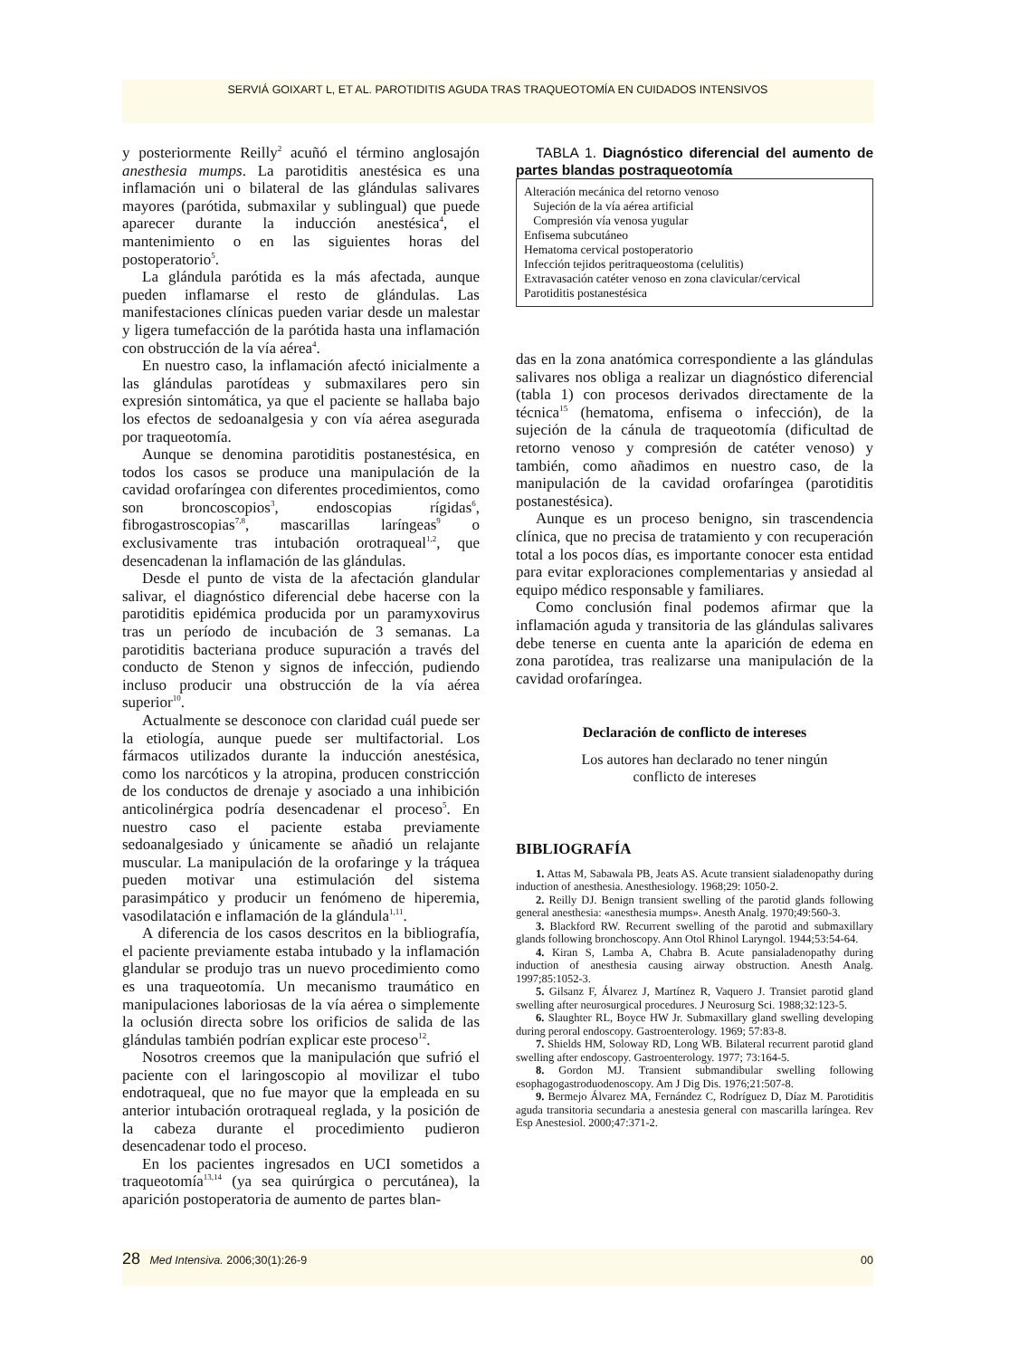SERVIÁ GOIXART L, ET AL. PAROTIDITIS AGUDA TRAS TRAQUEOTOMÍA EN CUIDADOS INTENSIVOS
y posteriormente Reilly<sup>2</sup> acuñó el término anglosajón anesthesia mumps. La parotiditis anestésica es una inflamación uni o bilateral de las glándulas salivares mayores (parótida, submaxilar y sublingual) que puede aparecer durante la inducción anestésica<sup>4</sup>, el mantenimiento o en las siguientes horas del postoperatorio<sup>5</sup>.
La glándula parótida es la más afectada, aunque pueden inflamarse el resto de glándulas. Las manifestaciones clínicas pueden variar desde un malestar y ligera tumefacción de la parótida hasta una inflamación con obstrucción de la vía aérea<sup>4</sup>.
En nuestro caso, la inflamación afectó inicialmente a las glándulas parotídeas y submaxilares pero sin expresión sintomática, ya que el paciente se hallaba bajo los efectos de sedoanalgesia y con vía aérea asegurada por traqueotomía.
Aunque se denomina parotiditis postanestésica, en todos los casos se produce una manipulación de la cavidad orofaríngea con diferentes procedimientos, como son broncoscopios<sup>3</sup>, endoscopias rígidas<sup>6</sup>, fibrogastroscopias<sup>7,8</sup>, mascarillas laríngeas<sup>9</sup> o exclusivamente tras intubación orotraqueal<sup>1,2</sup>, que desencadenan la inflamación de las glándulas.
Desde el punto de vista de la afectación glandular salivar, el diagnóstico diferencial debe hacerse con la parotiditis epidémica producida por un paramyxovirus tras un período de incubación de 3 semanas. La parotiditis bacteriana produce supuración a través del conducto de Stenon y signos de infección, pudiendo incluso producir una obstrucción de la vía aérea superior<sup>10</sup>.
Actualmente se desconoce con claridad cuál puede ser la etiología, aunque puede ser multifactorial. Los fármacos utilizados durante la inducción anestésica, como los narcóticos y la atropina, producen constricción de los conductos de drenaje y asociado a una inhibición anticolinérgica podría desencadenar el proceso<sup>5</sup>. En nuestro caso el paciente estaba previamente sedoanalgesiado y únicamente se añadió un relajante muscular. La manipulación de la orofaringe y la tráquea pueden motivar una estimulación del sistema parasimpático y producir un fenómeno de hiperemia, vasodilatación e inflamación de la glándula<sup>1,11</sup>.
A diferencia de los casos descritos en la bibliografía, el paciente previamente estaba intubado y la inflamación glandular se produjo tras un nuevo procedimiento como es una traqueotomía. Un mecanismo traumático en manipulaciones laboriosas de la vía aérea o simplemente la oclusión directa sobre los orificios de salida de las glándulas también podrían explicar este proceso<sup>12</sup>.
Nosotros creemos que la manipulación que sufrió el paciente con el laringoscopio al movilizar el tubo endotraqueal, que no fue mayor que la empleada en su anterior intubación orotraqueal reglada, y la posición de la cabeza durante el procedimiento pudieron desencadenar todo el proceso.
En los pacientes ingresados en UCI sometidos a traqueotomía<sup>13,14</sup> (ya sea quirúrgica o percutánea), la aparición postoperatoria de aumento de partes blan-
TABLA 1. Diagnóstico diferencial del aumento de partes blandas postraqueotomía
| Alteración mecánica del retorno venoso Sujeción de la vía aérea artificial Compresión vía venosa yugular Enfisema subcutáneo Hematoma cervical postoperatorio Infección tejidos peritraqueostoma (celulitis) Extravasación catéter venoso en zona clavicular/cervical Parotiditis postanestésica |
das en la zona anatómica correspondiente a las glándulas salivares nos obliga a realizar un diagnóstico diferencial (tabla 1) con procesos derivados directamente de la técnica<sup>15</sup> (hematoma, enfisema o infección), de la sujeción de la cánula de traqueotomía (dificultad de retorno venoso y compresión de catéter venoso) y también, como añadimos en nuestro caso, de la manipulación de la cavidad orofaríngea (parotiditis postanestésica).
Aunque es un proceso benigno, sin trascendencia clínica, que no precisa de tratamiento y con recuperación total a los pocos días, es importante conocer esta entidad para evitar exploraciones complementarias y ansiedad al equipo médico responsable y familiares.
Como conclusión final podemos afirmar que la inflamación aguda y transitoria de las glándulas salivares debe tenerse en cuenta ante la aparición de edema en zona parotídea, tras realizarse una manipulación de la cavidad orofaríngea.
Declaración de conflicto de intereses
Los autores han declarado no tener ningún
conflicto de intereses
BIBLIOGRAFÍA
1. Attas M, Sabawala PB, Jeats AS. Acute transient sialadenopathy during induction of anesthesia. Anesthesiology. 1968;29: 1050-2.
2. Reilly DJ. Benign transient swelling of the parotid glands following general anesthesia: «anesthesia mumps». Anesth Analg. 1970;49:560-3.
3. Blackford RW. Recurrent swelling of the parotid and submaxillary glands following bronchoscopy. Ann Otol Rhinol Laryngol. 1944;53:54-64.
4. Kiran S, Lamba A, Chabra B. Acute pansialadenopathy during induction of anesthesia causing airway obstruction. Anesth Analg. 1997;85:1052-3.
5. Gilsanz F, Álvarez J, Martínez R, Vaquero J. Transiet parotid gland swelling after neurosurgical procedures. J Neurosurg Sci. 1988;32:123-5.
6. Slaughter RL, Boyce HW Jr. Submaxillary gland swelling developing during peroral endoscopy. Gastroenterology. 1969; 57:83-8.
7. Shields HM, Soloway RD, Long WB. Bilateral recurrent parotid gland swelling after endoscopy. Gastroenterology. 1977; 73:164-5.
8. Gordon MJ. Transient submandibular swelling following esophagogastroduodenoscopy. Am J Dig Dis. 1976;21:507-8.
9. Bermejo Álvarez MA, Fernández C, Rodríguez D, Díaz M. Parotiditis aguda transitoria secundaria a anestesia general con mascarilla laríngea. Rev Esp Anestesiol. 2000;47:371-2.
28 Med Intensiva. 2006;30(1):26-9 00